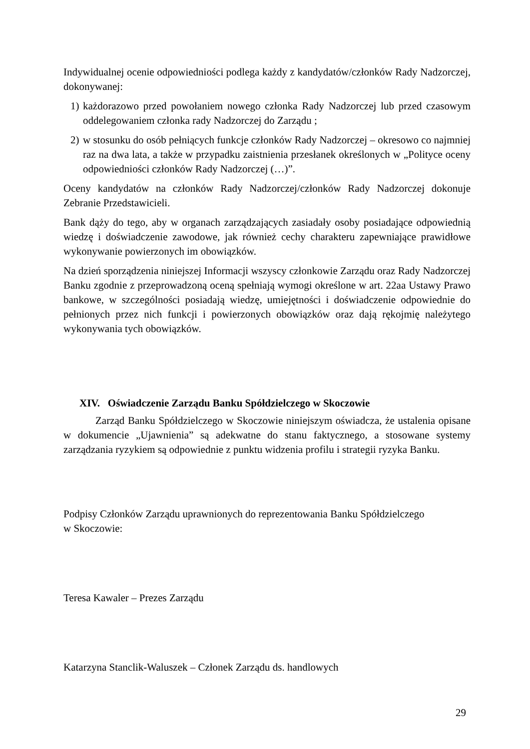Indywidualnej ocenie odpowiedniości podlega każdy z kandydatów/członków Rady Nadzorczej, dokonywanej:
1)
każdorazowo przed powołaniem nowego członka Rady Nadzorczej lub przed czasowym oddelegowaniem członka rady Nadzorczej do Zarządu ;
2)
w stosunku do osób pełniących funkcje członków Rady Nadzorczej – okresowo co najmniej raz na dwa lata, a także w przypadku zaistnienia przesłanek określonych w „Polityce oceny odpowiedniości członków Rady Nadzorczej (…)”.
Oceny kandydatów na członków Rady Nadzorczej/członków Rady Nadzorczej dokonuje Zebranie Przedstawicieli.
Bank dąży do tego, aby w organach zarządzających zasiadały osoby posiadające odpowiednią wiedzę i doświadczenie zawodowe, jak również cechy charakteru zapewniające prawidłowe wykonywanie powierzonych im obowiązków.
Na dzień sporządzenia niniejszej Informacji wszyscy członkowie Zarządu oraz Rady Nadzorczej Banku zgodnie z przeprowadzoną oceną spełniają wymogi określone w art. 22aa Ustawy Prawo bankowe, w szczególności posiadają wiedzę, umiejętności i doświadczenie odpowiednie do pełnionych przez nich funkcji i powierzonych obowiązków oraz dają rękojmię należytego wykonywania tych obowiązków.
XIV. Oświadczenie Zarządu Banku Spółdzielczego w Skoczowie
Zarząd Banku Spółdzielczego w Skoczowie niniejszym oświadcza, że ustalenia opisane w dokumencie „Ujawnienia” są adekwatne do stanu faktycznego, a stosowane systemy zarządzania ryzykiem są odpowiednie z punktu widzenia profilu i strategii ryzyka Banku.
Podpisy Członków Zarządu uprawnionych do reprezentowania Banku Spółdzielczego
w Skoczowie:
Teresa Kawaler – Prezes Zarządu
Katarzyna Stanclik-Waluszek – Członek Zarządu ds. handlowych
29